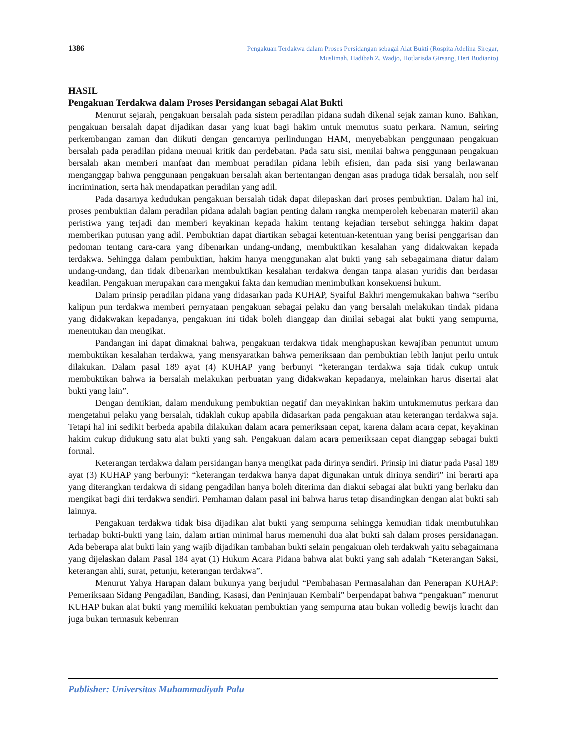1386
Pengakuan Terdakwa dalam Proses Persidangan sebagai Alat Bukti (Rospita Adelina Siregar,
Muslimah, Hadibah Z. Wadjo, Hotlarisda Girsang, Heri Budianto)
HASIL
Pengakuan Terdakwa dalam Proses Persidangan sebagai Alat Bukti
Menurut sejarah, pengakuan bersalah pada sistem peradilan pidana sudah dikenal sejak zaman kuno. Bahkan, pengakuan bersalah dapat dijadikan dasar yang kuat bagi hakim untuk memutus suatu perkara. Namun, seiring perkembangan zaman dan diikuti dengan gencarnya perlindungan HAM, menyebabkan penggunaan pengakuan bersalah pada peradilan pidana menuai kritik dan perdebatan. Pada satu sisi, menilai bahwa penggunaan pengakuan bersalah akan memberi manfaat dan membuat peradilan pidana lebih efisien, dan pada sisi yang berlawanan menganggap bahwa penggunaan pengakuan bersalah akan bertentangan dengan asas praduga tidak bersalah, non self incrimination, serta hak mendapatkan peradilan yang adil.
Pada dasarnya kedudukan pengakuan bersalah tidak dapat dilepaskan dari proses pembuktian. Dalam hal ini, proses pembuktian dalam peradilan pidana adalah bagian penting dalam rangka memperoleh kebenaran materiil akan peristiwa yang terjadi dan memberi keyakinan kepada hakim tentang kejadian tersebut sehingga hakim dapat memberikan putusan yang adil. Pembuktian dapat diartikan sebagai ketentuan-ketentuan yang berisi penggarisan dan pedoman tentang cara-cara yang dibenarkan undang-undang, membuktikan kesalahan yang didakwakan kepada terdakwa. Sehingga dalam pembuktian, hakim hanya menggunakan alat bukti yang sah sebagaimana diatur dalam undang-undang, dan tidak dibenarkan membuktikan kesalahan terdakwa dengan tanpa alasan yuridis dan berdasar keadilan. Pengakuan merupakan cara mengakui fakta dan kemudian menimbulkan konsekuensi hukum.
Dalam prinsip peradilan pidana yang didasarkan pada KUHAP, Syaiful Bakhri mengemukakan bahwa “seribu kalipun pun terdakwa memberi pernyataan pengakuan sebagai pelaku dan yang bersalah melakukan tindak pidana yang didakwakan kepadanya, pengakuan ini tidak boleh dianggap dan dinilai sebagai alat bukti yang sempurna, menentukan dan mengikat.
Pandangan ini dapat dimaknai bahwa, pengakuan terdakwa tidak menghapuskan kewajiban penuntut umum membuktikan kesalahan terdakwa, yang mensyaratkan bahwa pemeriksaan dan pembuktian lebih lanjut perlu untuk dilakukan. Dalam pasal 189 ayat (4) KUHAP yang berbunyi “keterangan terdakwa saja tidak cukup untuk membuktikan bahwa ia bersalah melakukan perbuatan yang didakwakan kepadanya, melainkan harus disertai alat bukti yang lain”.
Dengan demikian, dalam mendukung pembuktian negatif dan meyakinkan hakim untukmemutus perkara dan mengetahui pelaku yang bersalah, tidaklah cukup apabila didasarkan pada pengakuan atau keterangan terdakwa saja. Tetapi hal ini sedikit berbeda apabila dilakukan dalam acara pemeriksaan cepat, karena dalam acara cepat, keyakinan hakim cukup didukung satu alat bukti yang sah. Pengakuan dalam acara pemeriksaan cepat dianggap sebagai bukti formal.
Keterangan terdakwa dalam persidangan hanya mengikat pada dirinya sendiri. Prinsip ini diatur pada Pasal 189 ayat (3) KUHAP yang berbunyi: “keterangan terdakwa hanya dapat digunakan untuk dirinya sendiri” ini berarti apa yang diterangkan terdakwa di sidang pengadilan hanya boleh diterima dan diakui sebagai alat bukti yang berlaku dan mengikat bagi diri terdakwa sendiri. Pemhaman dalam pasal ini bahwa harus tetap disandingkan dengan alat bukti sah lainnya.
Pengakuan terdakwa tidak bisa dijadikan alat bukti yang sempurna sehingga kemudian tidak membutuhkan terhadap bukti-bukti yang lain, dalam artian minimal harus memenuhi dua alat bukti sah dalam proses persidanagan. Ada beberapa alat bukti lain yang wajib dijadikan tambahan bukti selain pengakuan oleh terdakwah yaitu sebagaimana yang dijelaskan dalam Pasal 184 ayat (1) Hukum Acara Pidana bahwa alat bukti yang sah adalah “Keterangan Saksi, keterangan ahli, surat, petunju, keterangan terdakwa”.
Menurut Yahya Harapan dalam bukunya yang berjudul “Pembahasan Permasalahan dan Penerapan KUHAP: Pemeriksaan Sidang Pengadilan, Banding, Kasasi, dan Peninjauan Kembali” berpendapat bahwa “pengakuan” menurut KUHAP bukan alat bukti yang memiliki kekuatan pembuktian yang sempurna atau bukan volledig bewijs kracht dan juga bukan termasuk kebenran
Publisher: Universitas Muhammadiyah Palu